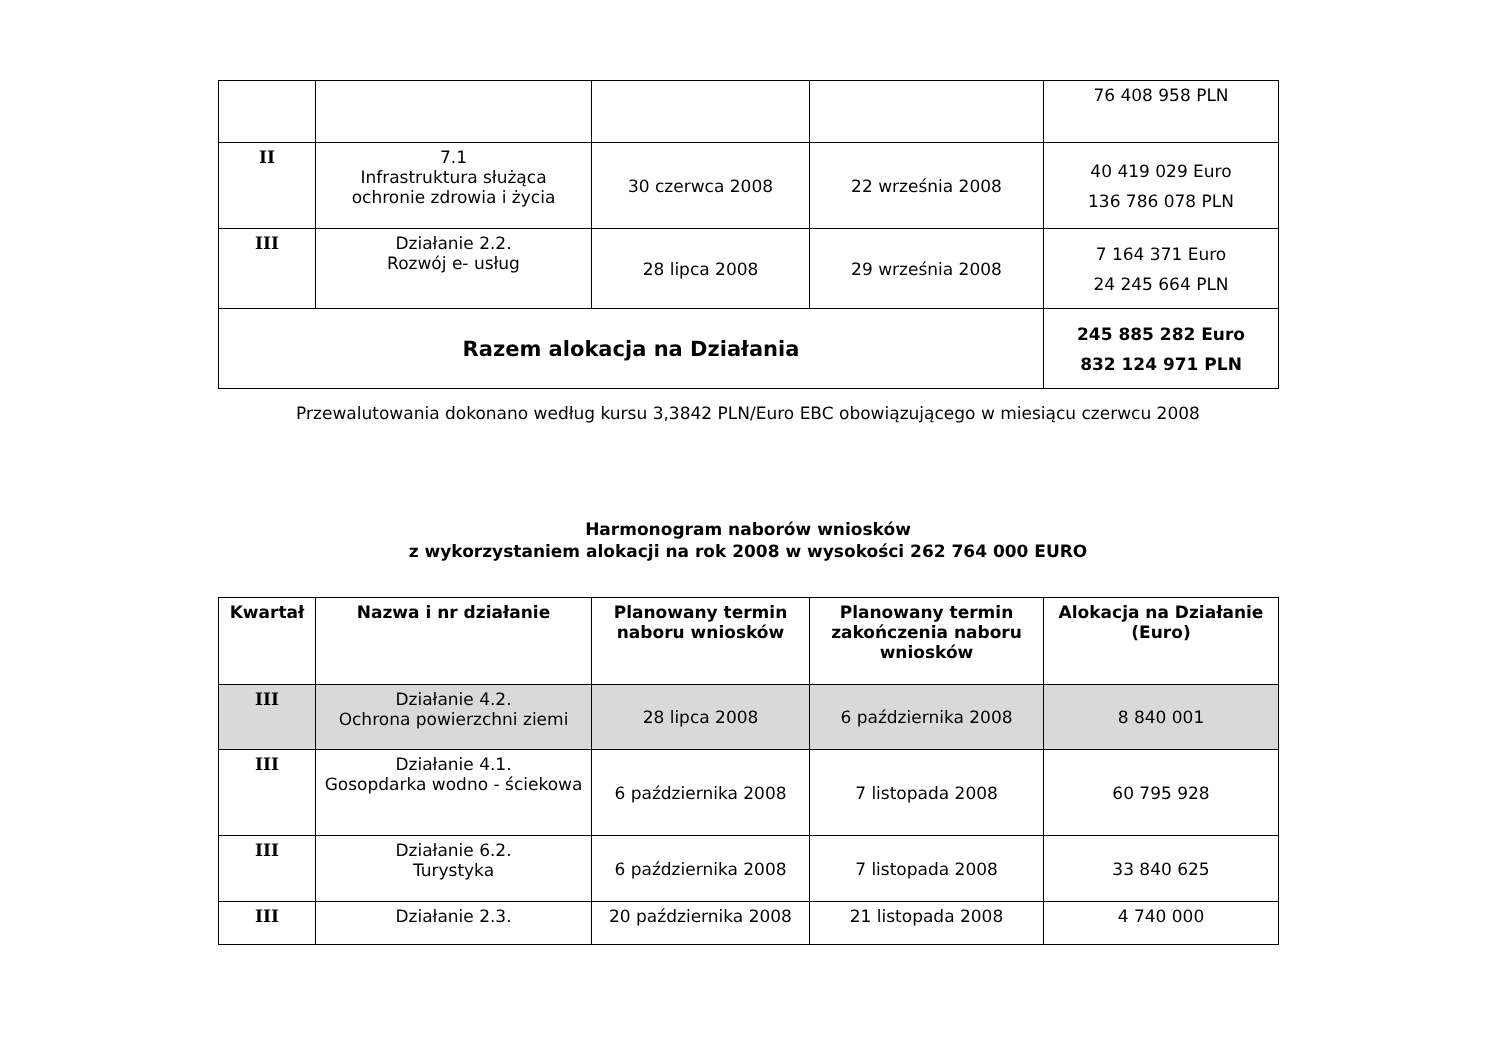| | | | | 76 408 958 PLN |
| II | 7.1 Infrastruktura służąca ochronie zdrowia i życia | 30 czerwca 2008 | 22 września 2008 | 40 419 029 Euro 136 786 078 PLN |
| III | Działanie 2.2. Rozwój e- usług | 28 lipca 2008 | 29 września 2008 | 7 164 371 Euro 24 245 664 PLN |
| Razem alokacja na Działania | | | | 245 885 282 Euro 832 124 971 PLN |
Przewalutowania dokonano według kursu 3,3842 PLN/Euro EBC obowiązującego w miesiącu czerwcu 2008
Harmonogram naborów wniosków
z wykorzystaniem alokacji na rok 2008 w wysokości 262 764 000 EURO
| Kwartał | Nazwa i nr działanie | Planowany termin naboru wniosków | Planowany termin zakończenia naboru wniosków | Alokacja na Działanie (Euro) |
| --- | --- | --- | --- | --- |
| III | Działanie 4.2. Ochrona powierzchni ziemi | 28 lipca 2008 | 6 października 2008 | 8 840 001 |
| III | Działanie 4.1. Gosopdarka wodno - ściekowa | 6 października 2008 | 7 listopada 2008 | 60 795 928 |
| III | Działanie 6.2. Turystyka | 6 października 2008 | 7 listopada 2008 | 33 840 625 |
| III | Działanie 2.3. | 20 października 2008 | 21 listopada 2008 | 4 740 000 |